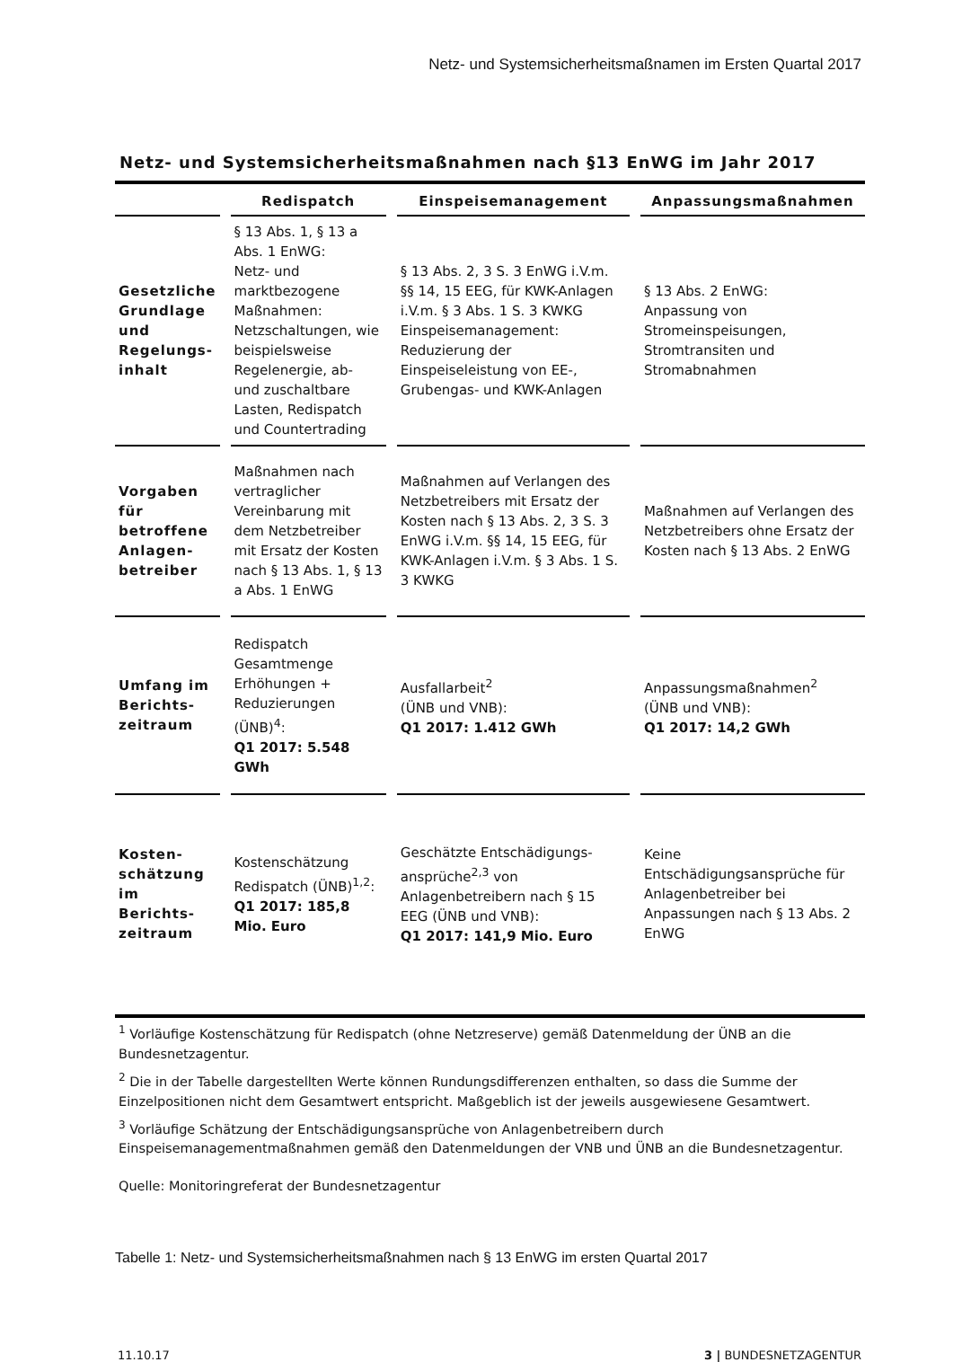Netz- und Systemsicherheitsmaßnamen im Ersten Quartal 2017
Netz- und Systemsicherheitsmaßnahmen nach §13 EnWG im Jahr 2017
| | Redispatch | Einspeisemanagement | Anpassungsmaßnahmen |
| --- | --- | --- | --- |
| Gesetzliche Grundlage und Regelungs-inhalt | § 13 Abs. 1, § 13 a Abs. 1 EnWG: Netz- und marktbezogene Maßnahmen: Netzschaltungen, wie beispielsweise Regelenergie, ab- und zuschaltbare Lasten, Redispatch und Countertrading | § 13 Abs. 2, 3 S. 3 EnWG i.V.m. §§ 14, 15 EEG, für KWK-Anlagen i.V.m. § 3 Abs. 1 S. 3 KWKG Einspeisemanagement: Reduzierung der Einspeiseleistung von EE-, Grubengas- und KWK-Anlagen | § 13 Abs. 2 EnWG: Anpassung von Stromeinspeisungen, Stromtransiten und Stromabnahmen |
| Vorgaben für betroffene Anlagen-betreiber | Maßnahmen nach vertraglicher Vereinbarung mit dem Netzbetreiber mit Ersatz der Kosten nach § 13 Abs. 1, § 13 a Abs. 1 EnWG | Maßnahmen auf Verlangen des Netzbetreibers mit Ersatz der Kosten nach § 13 Abs. 2, 3 S. 3 EnWG i.V.m. §§ 14, 15 EEG, für KWK-Anlagen i.V.m. § 3 Abs. 1 S. 3 KWKG | Maßnahmen auf Verlangen des Netzbetreibers ohne Ersatz der Kosten nach § 13 Abs. 2 EnWG |
| Umfang im Berichts-zeitraum | Redispatch Gesamtmenge Erhöhungen + Reduzierungen (ÜNB)<sup>4</sup>: Q1 2017: 5.548 GWh | Ausfallarbeit<sup>2</sup> (ÜNB und VNB): Q1 2017: 1.412 GWh | Anpassungsmaßnahmen<sup>2</sup> (ÜNB und VNB): Q1 2017: 14,2 GWh |
| Kosten-schätzung im Berichts-zeitraum | Kostenschätzung Redispatch (ÜNB)<sup>1,2</sup>: Q1 2017: 185,8 Mio. Euro | Geschätzte Entschädigungs-ansprüche<sup>2,3</sup> von Anlagenbetreibern nach § 15 EEG (ÜNB und VNB): Q1 2017: 141,9 Mio. Euro | Keine Entschädigungsansprüche für Anlagenbetreiber bei Anpassungen nach § 13 Abs. 2 EnWG |
<sup>1</sup> Vorläufige Kostenschätzung für Redispatch (ohne Netzreserve) gemäß Datenmeldung der ÜNB an die Bundesnetzagentur.
<sup>2</sup> Die in der Tabelle dargestellten Werte können Rundungsdifferenzen enthalten, so dass die Summe der Einzelpositionen nicht dem Gesamtwert entspricht. Maßgeblich ist der jeweils ausgewiesene Gesamtwert.
<sup>3</sup> Vorläufige Schätzung der Entschädigungsansprüche von Anlagenbetreibern durch Einspeisemanagementmaßnahmen gemäß den Datenmeldungen der VNB und ÜNB an die Bundesnetzagentur.
Quelle: Monitoringreferat der Bundesnetzagentur
Tabelle 1: Netz- und Systemsicherheitsmaßnahmen nach § 13 EnWG im ersten Quartal 2017
11.10.17 3 | BUNDESNETZAGENTUR